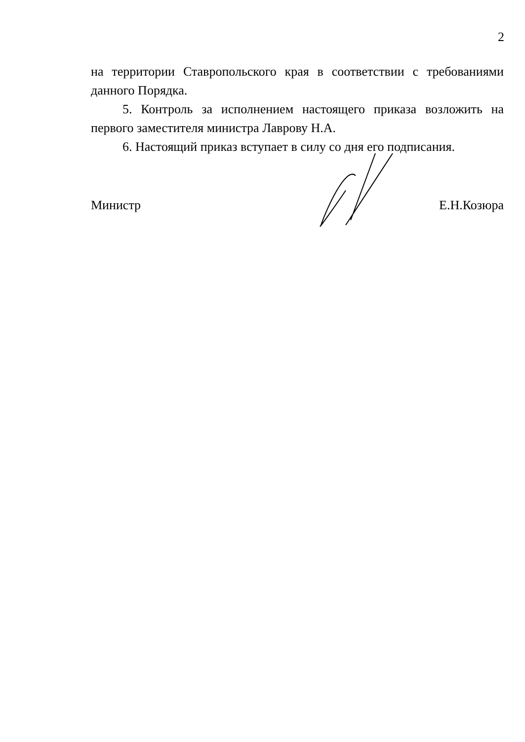2
на территории Ставропольского края в соответствии с требованиями данного Порядка.
5. Контроль за исполнением настоящего приказа возложить на первого заместителя министра Лаврову Н.А.
6. Настоящий приказ вступает в силу со дня его подписания.
Министр Е.Н.Козюра